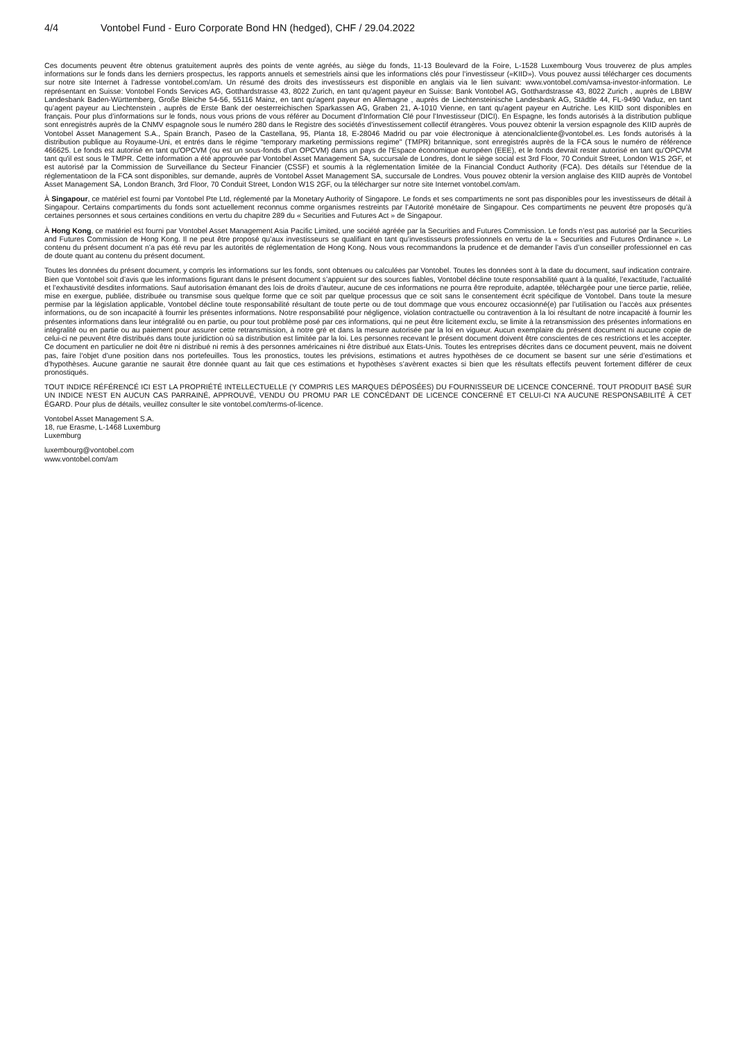4/4 Vontobel Fund - Euro Corporate Bond HN (hedged), CHF / 29.04.2022
Ces documents peuvent être obtenus gratuitement auprès des points de vente agréés, au siège du fonds, 11-13 Boulevard de la Foire, L-1528 Luxembourg Vous trouverez de plus amples informations sur le fonds dans les derniers prospectus, les rapports annuels et semestriels ainsi que les informations clés pour l’investisseur («KIID»). Vous pouvez aussi télécharger ces documents sur notre site Internet à l’adresse vontobel.com/am. Un résumé des droits des investisseurs est disponible en anglais via le lien suivant: www.vontobel.com/vamsa-investor-information. Le représentant en Suisse: Vontobel Fonds Services AG, Gotthardstrasse 43, 8022 Zurich, en tant qu'agent payeur en Suisse: Bank Vontobel AG, Gotthardstrasse 43, 8022 Zurich , auprès de LBBW Landesbank Baden-Württemberg, Große Bleiche 54-56, 55116 Mainz, en tant qu'agent payeur en Allemagne , auprès de Liechtensteinische Landesbank AG, Städtle 44, FL-9490 Vaduz, en tant qu’agent payeur au Liechtenstein , auprès de Erste Bank der oesterreichischen Sparkassen AG, Graben 21, A-1010 Vienne, en tant qu'agent payeur en Autriche. Les KIID sont disponibles en français. Pour plus d’informations sur le fonds, nous vous prions de vous référer au Document d’Information Clé pour l’Investisseur (DICI). En Espagne, les fonds autorisés à la distribution publique sont enregistrés auprès de la CNMV espagnole sous le numéro 280 dans le Registre des sociétés d’investissement collectif étrangères. Vous pouvez obtenir la version espagnole des KIID auprès de Vontobel Asset Management S.A., Spain Branch, Paseo de la Castellana, 95, Planta 18, E-28046 Madrid ou par voie électronique à atencionalcliente@vontobel.es. Les fonds autorisés à la distribution publique au Royaume-Uni, et entrés dans le régime "temporary marketing permissions regime" (TMPR) britannique, sont enregistrés auprès de la FCA sous le numéro de référence 466625. Le fonds est autorisé en tant qu'OPCVM (ou est un sous-fonds d'un OPCVM) dans un pays de l'Espace économique européen (EEE), et le fonds devrait rester autorisé en tant qu'OPCVM tant qu'il est sous le TMPR. Cette information a été approuvée par Vontobel Asset Management SA, succursale de Londres, dont le siège social est 3rd Floor, 70 Conduit Street, London W1S 2GF, et est autorisé par la Commission de Surveillance du Secteur Financier (CSSF) et soumis à la réglementation limitée de la Financial Conduct Authority (FCA). Des détails sur l’étendue de la réglementatioon de la FCA sont disponibles, sur demande, auprès de Vontobel Asset Management SA, succursale de Londres. Vous pouvez obtenir la version anglaise des KIID auprès de Vontobel Asset Management SA, London Branch, 3rd Floor, 70 Conduit Street, London W1S 2GF, ou la télécharger sur notre site Internet vontobel.com/am.
À Singapour, ce matériel est fourni par Vontobel Pte Ltd, réglementé par la Monetary Authority of Singapore. Le fonds et ses compartiments ne sont pas disponibles pour les investisseurs de détail à Singapour. Certains compartiments du fonds sont actuellement reconnus comme organismes restreints par l’Autorité monétaire de Singapour. Ces compartiments ne peuvent être proposés qu’à certaines personnes et sous certaines conditions en vertu du chapitre 289 du « Securities and Futures Act » de Singapour.
À Hong Kong, ce matériel est fourni par Vontobel Asset Management Asia Pacific Limited, une société agréée par la Securities and Futures Commission. Le fonds n’est pas autorisé par la Securities and Futures Commission de Hong Kong. Il ne peut être proposé qu’aux investisseurs se qualifiant en tant qu’investisseurs professionnels en vertu de la « Securities and Futures Ordinance ». Le contenu du présent document n’a pas été revu par les autorités de réglementation de Hong Kong. Nous vous recommandons la prudence et de demander l’avis d’un conseiller professionnel en cas de doute quant au contenu du présent document.
Toutes les données du présent document, y compris les informations sur les fonds, sont obtenues ou calculées par Vontobel. Toutes les données sont à la date du document, sauf indication contraire. Bien que Vontobel soit d’avis que les informations figurant dans le présent document s’appuient sur des sources fiables, Vontobel décline toute responsabilité quant à la qualité, l’exactitude, l’actualité et l’exhaustivité desdites informations. Sauf autorisation émanant des lois de droits d’auteur, aucune de ces informations ne pourra être reproduite, adaptée, téléchargée pour une tierce partie, reliée, mise en exergue, publiée, distribuée ou transmise sous quelque forme que ce soit par quelque processus que ce soit sans le consentement écrit spécifique de Vontobel. Dans toute la mesure permise par la législation applicable, Vontobel décline toute responsabilité résultant de toute perte ou de tout dommage que vous encourez occasionné(e) par l’utilisation ou l’accès aux présentes informations, ou de son incapacité à fournir les présentes informations. Notre responsabilité pour négligence, violation contractuelle ou contravention à la loi résultant de notre incapacité à fournir les présentes informations dans leur intégralité ou en partie, ou pour tout problème posé par ces informations, qui ne peut être licitement exclu, se limite à la retransmission des présentes informations en intégralité ou en partie ou au paiement pour assurer cette retransmission, à notre gré et dans la mesure autorisée par la loi en vigueur. Aucun exemplaire du présent document ni aucune copie de celui-ci ne peuvent être distribués dans toute juridiction où sa distribution est limitée par la loi. Les personnes recevant le présent document doivent être conscientes de ces restrictions et les accepter. Ce document en particulier ne doit être ni distribué ni remis à des personnes américaines ni être distribué aux Etats-Unis. Toutes les entreprises décrites dans ce document peuvent, mais ne doivent pas, faire l’objet d’une position dans nos portefeuilles. Tous les pronostics, toutes les prévisions, estimations et autres hypothèses de ce document se basent sur une série d’estimations et d’hypothèses. Aucune garantie ne saurait être donnée quant au fait que ces estimations et hypothèses s’avèrent exactes si bien que les résultats effectifs peuvent fortement différer de ceux pronostiqués.
TOUT INDICE RÉFÉRENCÉ ICI EST LA PROPRIÉTÉ INTELLECTUELLE (Y COMPRIS LES MARQUES DÉPOSÉES) DU FOURNISSEUR DE LICENCE CONCERNÉ. TOUT PRODUIT BASÉ SUR UN INDICE N'EST EN AUCUN CAS PARRAINÉ, APPROUVÉ, VENDU OU PROMU PAR LE CONCÉDANT DE LICENCE CONCERNÉ ET CELUI-CI N'A AUCUNE RESPONSABILITÉ À CET ÉGARD. Pour plus de détails, veuillez consulter le site vontobel.com/terms-of-licence.
Vontobel Asset Management S.A.
18, rue Erasme, L-1468 Luxemburg
Luxemburg
luxembourg@vontobel.com
www.vontobel.com/am